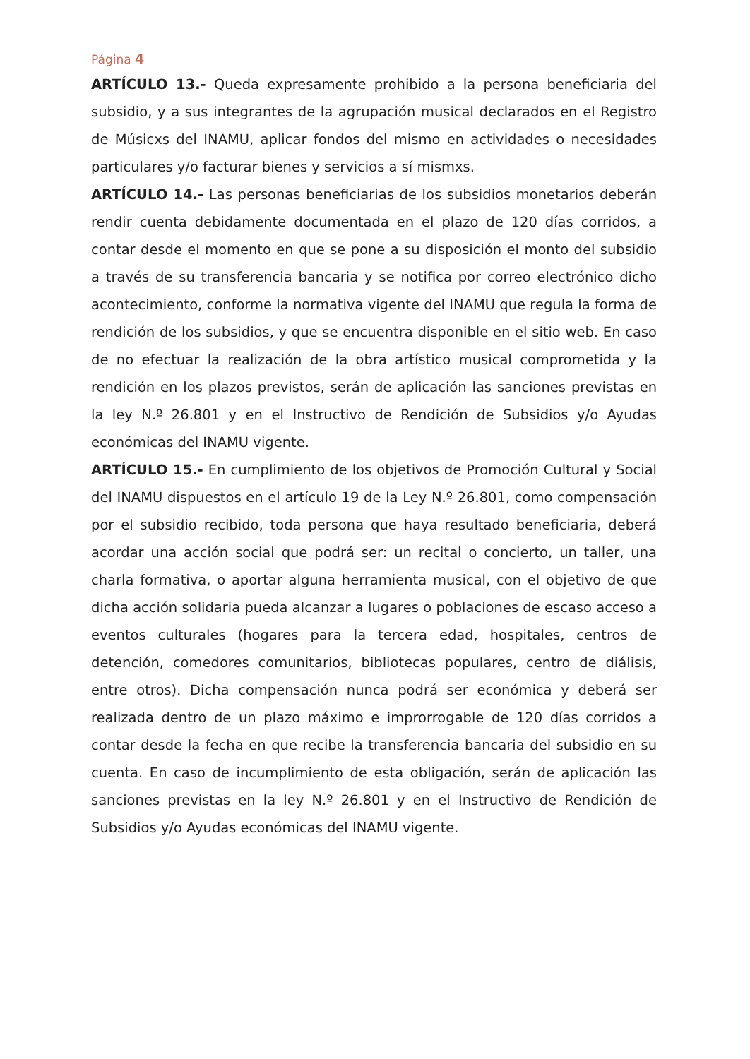Página 4
ARTÍCULO 13.- Queda expresamente prohibido a la persona beneficiaria del subsidio, y a sus integrantes de la agrupación musical declarados en el Registro de Músicxs del INAMU, aplicar fondos del mismo en actividades o necesidades particulares y/o facturar bienes y servicios a sí mismxs.
ARTÍCULO 14.- Las personas beneficiarias de los subsidios monetarios deberán rendir cuenta debidamente documentada en el plazo de 120 días corridos, a contar desde el momento en que se pone a su disposición el monto del subsidio a través de su transferencia bancaria y se notifica por correo electrónico dicho acontecimiento, conforme la normativa vigente del INAMU que regula la forma de rendición de los subsidios, y que se encuentra disponible en el sitio web. En caso de no efectuar la realización de la obra artístico musical comprometida y la rendición en los plazos previstos, serán de aplicación las sanciones previstas en la ley N.º 26.801 y en el Instructivo de Rendición de Subsidios y/o Ayudas económicas del INAMU vigente.
ARTÍCULO 15.- En cumplimiento de los objetivos de Promoción Cultural y Social del INAMU dispuestos en el artículo 19 de la Ley N.º 26.801, como compensación por el subsidio recibido, toda persona que haya resultado beneficiaria, deberá acordar una acción social que podrá ser: un recital o concierto, un taller, una charla formativa, o aportar alguna herramienta musical, con el objetivo de que dicha acción solidaria pueda alcanzar a lugares o poblaciones de escaso acceso a eventos culturales (hogares para la tercera edad, hospitales, centros de detención, comedores comunitarios, bibliotecas populares, centro de diálisis, entre otros). Dicha compensación nunca podrá ser económica y deberá ser realizada dentro de un plazo máximo e improrrogable de 120 días corridos a contar desde la fecha en que recibe la transferencia bancaria del subsidio en su cuenta. En caso de incumplimiento de esta obligación, serán de aplicación las sanciones previstas en la ley N.º 26.801 y en el Instructivo de Rendición de Subsidios y/o Ayudas económicas del INAMU vigente.